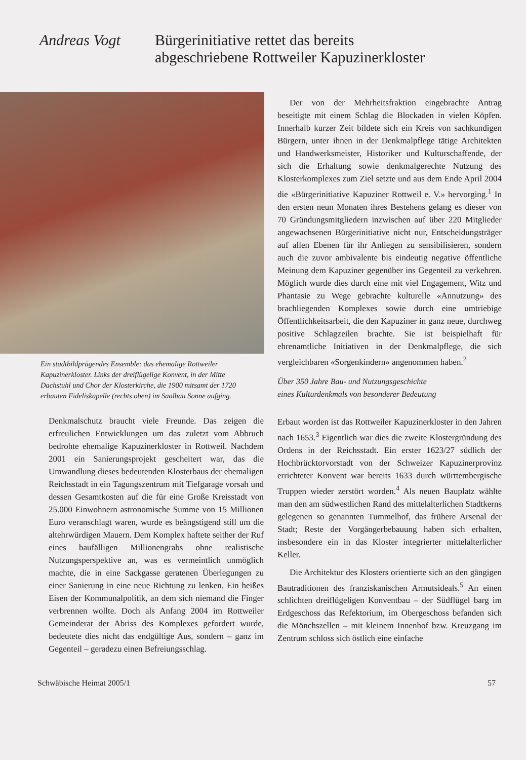Andreas Vogt
Bürgerinitiative rettet das bereits
abgeschriebene Rottweiler Kapuzinerkloster
Ein stadtbildprägendes Ensemble: das ehemalige Rottweiler Kapuzinerkloster. Links der dreiflügelige Konvent, in der Mitte Dachstuhl und Chor der Klosterkirche, die 1900 mitsamt der 1720 erbauten Fideliskapelle (rechts oben) im Saalbau Sonne aufging.
Denkmalschutz braucht viele Freunde. Das zeigen die erfreulichen Entwicklungen um das zuletzt vom Abbruch bedrohte ehemalige Kapuzinerkloster in Rottweil. Nachdem 2001 ein Sanierungsprojekt gescheitert war, das die Umwandlung dieses bedeutenden Klosterbaus der ehemaligen Reichsstadt in ein Tagungszentrum mit Tiefgarage vorsah und dessen Gesamtkosten auf die für eine Große Kreisstadt von 25.000 Einwohnern astronomische Summe von 15 Millionen Euro veranschlagt waren, wurde es beängstigend still um die altehrwürdigen Mauern. Dem Komplex haftete seither der Ruf eines baufälligen Millionengrabs ohne realistische Nutzungsperspektive an, was es vermeintlich unmöglich machte, die in eine Sackgasse geratenen Überlegungen zu einer Sanierung in eine neue Richtung zu lenken. Ein heißes Eisen der Kommunalpolitik, an dem sich niemand die Finger verbrennen wollte. Doch als Anfang 2004 im Rottweiler Gemeinderat der Abriss des Komplexes gefordert wurde, bedeutete dies nicht das endgültige Aus, sondern – ganz im Gegenteil – geradezu einen Befreiungsschlag.
Der von der Mehrheitsfraktion eingebrachte Antrag beseitigte mit einem Schlag die Blockaden in vielen Köpfen. Innerhalb kurzer Zeit bildete sich ein Kreis von sachkundigen Bürgern, unter ihnen in der Denkmalpflege tätige Architekten und Handwerksmeister, Historiker und Kulturschaffende, der sich die Erhaltung sowie denkmalgerechte Nutzung des Klosterkomplexes zum Ziel setzte und aus dem Ende April 2004 die «Bürgerinitiative Kapuziner Rottweil e. V.» hervorging.<sup>1</sup> In den ersten neun Monaten ihres Bestehens gelang es dieser von 70 Gründungsmitgliedern inzwischen auf über 220 Mitglieder angewachsenen Bürgerinitiative nicht nur, Entscheidungsträger auf allen Ebenen für ihr Anliegen zu sensibilisieren, sondern auch die zuvor ambivalente bis eindeutig negative öffentliche Meinung dem Kapuziner gegenüber ins Gegenteil zu verkehren. Möglich wurde dies durch eine mit viel Engagement, Witz und Phantasie zu Wege gebrachte kulturelle «Annutzung» des brachliegenden Komplexes sowie durch eine umtriebige Öffentlichkeitsarbeit, die den Kapuziner in ganz neue, durchweg positive Schlagzeilen brachte. Sie ist beispielhaft für ehrenamtliche Initiativen in der Denkmalpflege, die sich vergleichbaren «Sorgenkindern» angenommen haben.<sup>2</sup>
Über 350 Jahre Bau- und Nutzungsgeschichte
eines Kulturdenkmals von besonderer Bedeutung
Erbaut worden ist das Rottweiler Kapuzinerkloster in den Jahren nach 1653.<sup>3</sup> Eigentlich war dies die zweite Klostergründung des Ordens in der Reichsstadt. Ein erster 1623/27 südlich der Hochbrücktorvorstadt von der Schweizer Kapuzinerprovinz errichteter Konvent war bereits 1633 durch württembergische Truppen wieder zerstört worden.<sup>4</sup> Als neuen Bauplatz wählte man den am südwestlichen Rand des mittelalterlichen Stadtkerns gelegenen so genannten Tummelhof, das frühere Arsenal der Stadt; Reste der Vorgängerbebauung haben sich erhalten, insbesondere ein in das Kloster integrierter mittelalterlicher Keller.
Die Architektur des Klosters orientierte sich an den gängigen Bautraditionen des franziskanischen Armutsideals.<sup>5</sup> An einen schlichten dreiflügeligen Konventbau – der Südflügel barg im Erdgeschoss das Refektorium, im Obergeschoss befanden sich die Mönchszellen – mit kleinem Innenhof bzw. Kreuzgang im Zentrum schloss sich östlich eine einfache
Schwäbische Heimat 2005/1 57